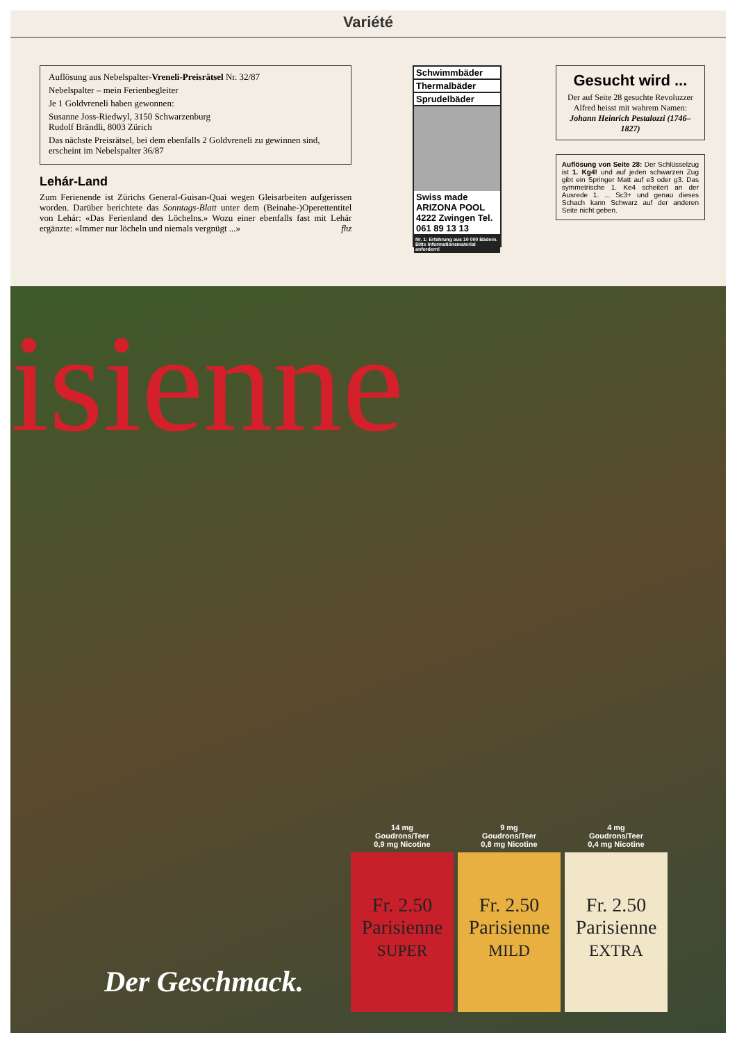Variété
Auflösung aus Nebelspalter-Vreneli-Preisrätsel Nr. 32/87
Nebelspalter – mein Ferienbegleiter
Je 1 Goldvreneli haben gewonnen:
Susanne Joss-Riedwyl, 3150 Schwarzenburg
Rudolf Brändli, 8003 Zürich
Das nächste Preisrätsel, bei dem ebenfalls 2 Goldvreneli zu gewinnen sind, erscheint im Nebelspalter 36/87
Lehár-Land
Zum Ferienende ist Zürichs General-Guisan-Quai wegen Gleisarbeiten aufgerissen worden. Darüber berichtete das Sonntags-Blatt unter dem (Beinahe-)Operettentitel von Lehár: «Das Ferienland des Löchelns.» Wozu einer ebenfalls fast mit Lehár ergänzte: «Immer nur löcheln und niemals vergnügt ...» fhz
Schwimmbäder
Thermalbäder
Sprudelbäder
Swiss made ARIZONA POOL 4222 Zwingen Tel. 061 89 13 13
Nr. 1: Erfahrung aus 10 000 Bädern. Bitte Informationsmaterial anfordern!
Gesucht wird ...
Der auf Seite 28 gesuchte Revoluzzer Alfred heisst mit wahrem Namen:
Johann Heinrich Pestalozzi (1746–1827)
Auflösung von Seite 28: Der Schlüsselzug ist 1. Kg4! und auf jeden schwarzen Zug gibt ein Springer Matt auf e3 oder g3. Das symmetrische 1. Ke4 scheitert an der Ausrede 1. ... Sc3+ und genau dieses Schach kann Schwarz auf der anderen Seite nicht geben.
isienne
Der Geschmack.
14 mg
Goudrons/Teer
0,9 mg Nicotine
Fr. 2.50
Parisienne
SUPER
9 mg
Goudrons/Teer
0,8 mg Nicotine
Fr. 2.50
Parisienne
MILD
4 mg
Goudrons/Teer
0,4 mg Nicotine
Fr. 2.50
Parisienne
EXTRA